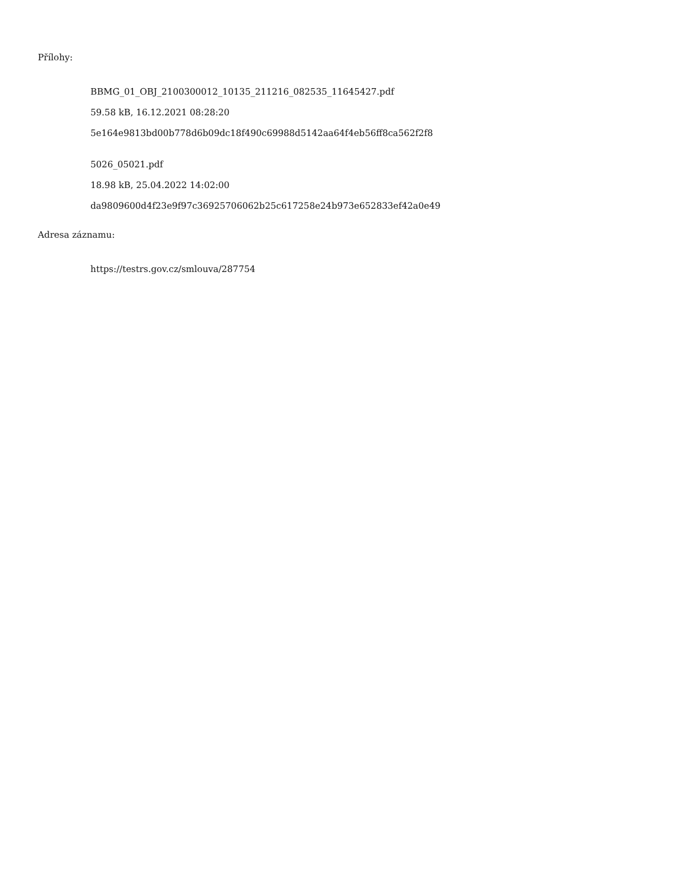Přílohy:
BBMG_01_OBJ_2100300012_10135_211216_082535_11645427.pdf
59.58 kB, 16.12.2021 08:28:20
5e164e9813bd00b778d6b09dc18f490c69988d5142aa64f4eb56ff8ca562f2f8
5026_05021.pdf
18.98 kB, 25.04.2022 14:02:00
da9809600d4f23e9f97c36925706062b25c617258e24b973e652833ef42a0e49
Adresa záznamu:
https://testrs.gov.cz/smlouva/287754